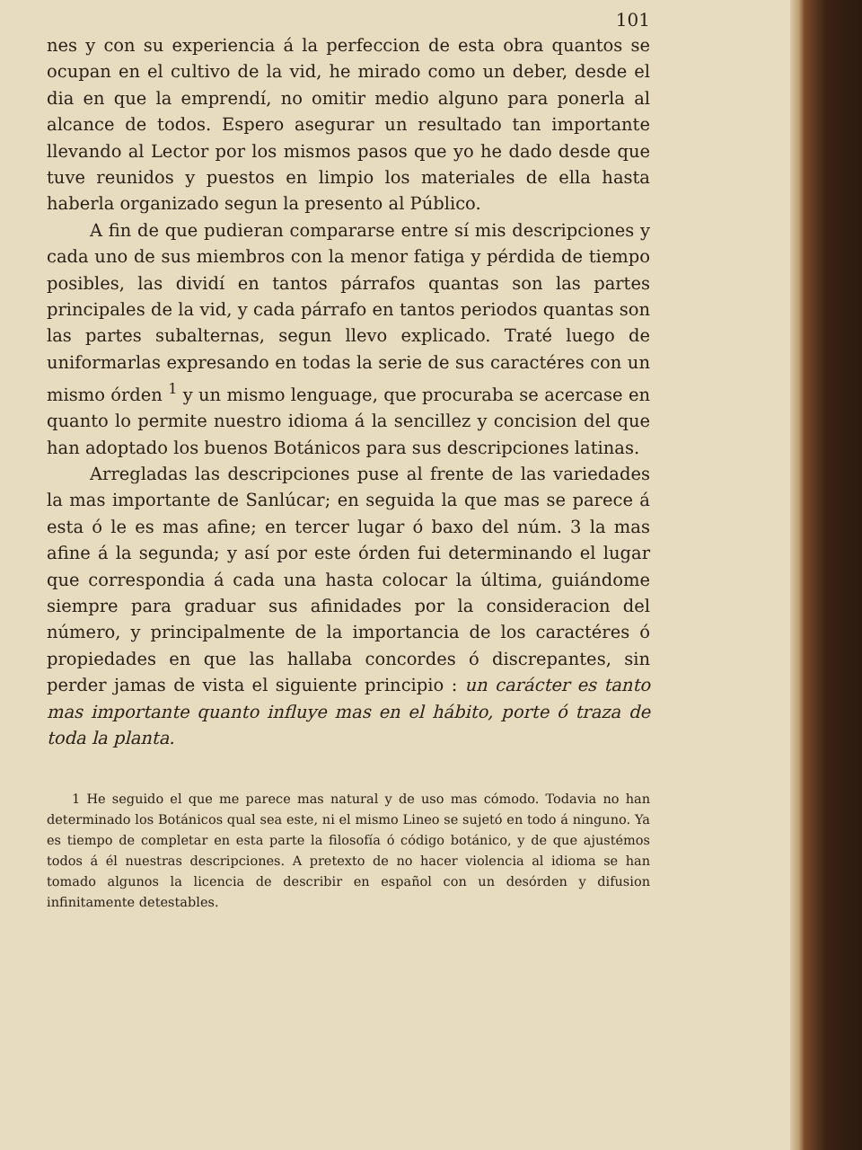101
nes y con su experiencia á la perfeccion de esta obra quantos se ocupan en el cultivo de la vid, he mirado como un deber, desde el dia en que la emprendí, no omitir medio alguno para ponerla al alcance de todos. Espero asegurar un resultado tan importante llevando al Lector por los mismos pasos que yo he dado desde que tuve reunidos y puestos en limpio los materiales de ella hasta haberla organizado segun la presento al Público.
A fin de que pudieran compararse entre sí mis descripciones y cada uno de sus miembros con la menor fatiga y pérdida de tiempo posibles, las dividí en tantos párrafos quantas son las partes principales de la vid, y cada párrafo en tantos periodos quantas son las partes subalternas, segun llevo explicado. Traté luego de uniformarlas expresando en todas la serie de sus caractéres con un mismo órden <sup>1</sup> y un mismo lenguage, que procuraba se acercase en quanto lo permite nuestro idioma á la sencillez y concision del que han adoptado los buenos Botánicos para sus descripciones latinas.
Arregladas las descripciones puse al frente de las variedades la mas importante de Sanlúcar; en seguida la que mas se parece á esta ó le es mas afine; en tercer lugar ó baxo del núm. 3 la mas afine á la segunda; y así por este órden fui determinando el lugar que correspondia á cada una hasta colocar la última, guiándome siempre para graduar sus afinidades por la consideracion del número, y principalmente de la importancia de los caractéres ó propiedades en que las hallaba concordes ó discrepantes, sin perder jamas de vista el siguiente principio : un carácter es tanto mas importante quanto influye mas en el hábito, porte ó traza de toda la planta.
1 He seguido el que me parece mas natural y de uso mas cómodo. Todavia no han determinado los Botánicos qual sea este, ni el mismo Lineo se sujetó en todo á ninguno. Ya es tiempo de completar en esta parte la filosofía ó código botánico, y de que ajustémos todos á él nuestras descripciones. A pretexto de no hacer violencia al idioma se han tomado algunos la licencia de describir en español con un desórden y difusion infinitamente detestables.